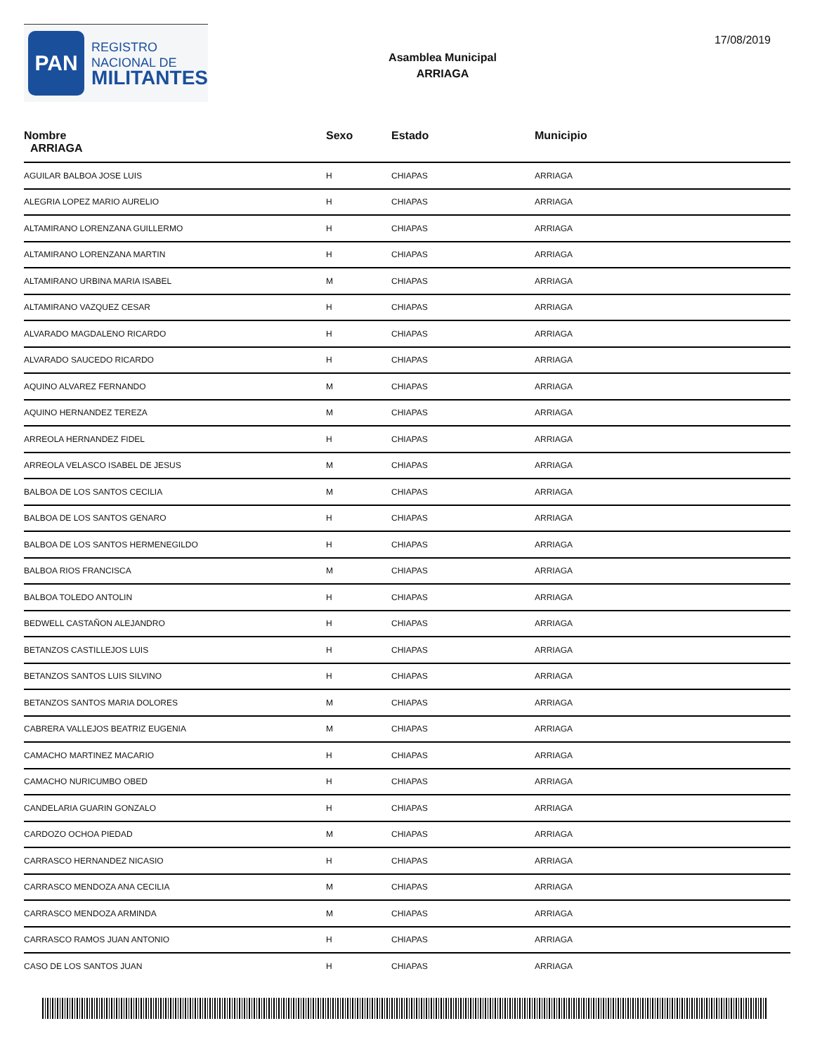PAN
REGISTRO
NACIONAL DE
MILITANTES
Asamblea Municipal
ARRIAGA
17/08/2019
| Nombre ARRIAGA | Sexo | Estado | Municipio |
| --- | --- | --- | --- |
| AGUILAR BALBOA JOSE LUIS | H | CHIAPAS | ARRIAGA |
| ALEGRIA LOPEZ MARIO AURELIO | H | CHIAPAS | ARRIAGA |
| ALTAMIRANO LORENZANA GUILLERMO | H | CHIAPAS | ARRIAGA |
| ALTAMIRANO LORENZANA MARTIN | H | CHIAPAS | ARRIAGA |
| ALTAMIRANO URBINA MARIA ISABEL | M | CHIAPAS | ARRIAGA |
| ALTAMIRANO VAZQUEZ CESAR | H | CHIAPAS | ARRIAGA |
| ALVARADO MAGDALENO RICARDO | H | CHIAPAS | ARRIAGA |
| ALVARADO SAUCEDO RICARDO | H | CHIAPAS | ARRIAGA |
| AQUINO ALVAREZ FERNANDO | M | CHIAPAS | ARRIAGA |
| AQUINO HERNANDEZ TEREZA | M | CHIAPAS | ARRIAGA |
| ARREOLA HERNANDEZ FIDEL | H | CHIAPAS | ARRIAGA |
| ARREOLA VELASCO ISABEL DE JESUS | M | CHIAPAS | ARRIAGA |
| BALBOA DE LOS SANTOS CECILIA | M | CHIAPAS | ARRIAGA |
| BALBOA DE LOS SANTOS GENARO | H | CHIAPAS | ARRIAGA |
| BALBOA DE LOS SANTOS HERMENEGILDO | H | CHIAPAS | ARRIAGA |
| BALBOA RIOS FRANCISCA | M | CHIAPAS | ARRIAGA |
| BALBOA TOLEDO ANTOLIN | H | CHIAPAS | ARRIAGA |
| BEDWELL CASTAÑON ALEJANDRO | H | CHIAPAS | ARRIAGA |
| BETANZOS CASTILLEJOS LUIS | H | CHIAPAS | ARRIAGA |
| BETANZOS SANTOS LUIS SILVINO | H | CHIAPAS | ARRIAGA |
| BETANZOS SANTOS MARIA DOLORES | M | CHIAPAS | ARRIAGA |
| CABRERA VALLEJOS BEATRIZ EUGENIA | M | CHIAPAS | ARRIAGA |
| CAMACHO MARTINEZ MACARIO | H | CHIAPAS | ARRIAGA |
| CAMACHO NURICUMBO OBED | H | CHIAPAS | ARRIAGA |
| CANDELARIA GUARIN GONZALO | H | CHIAPAS | ARRIAGA |
| CARDOZO OCHOA PIEDAD | M | CHIAPAS | ARRIAGA |
| CARRASCO HERNANDEZ NICASIO | H | CHIAPAS | ARRIAGA |
| CARRASCO MENDOZA ANA CECILIA | M | CHIAPAS | ARRIAGA |
| CARRASCO MENDOZA ARMINDA | M | CHIAPAS | ARRIAGA |
| CARRASCO RAMOS JUAN ANTONIO | H | CHIAPAS | ARRIAGA |
| CASO DE LOS SANTOS JUAN | H | CHIAPAS | ARRIAGA |